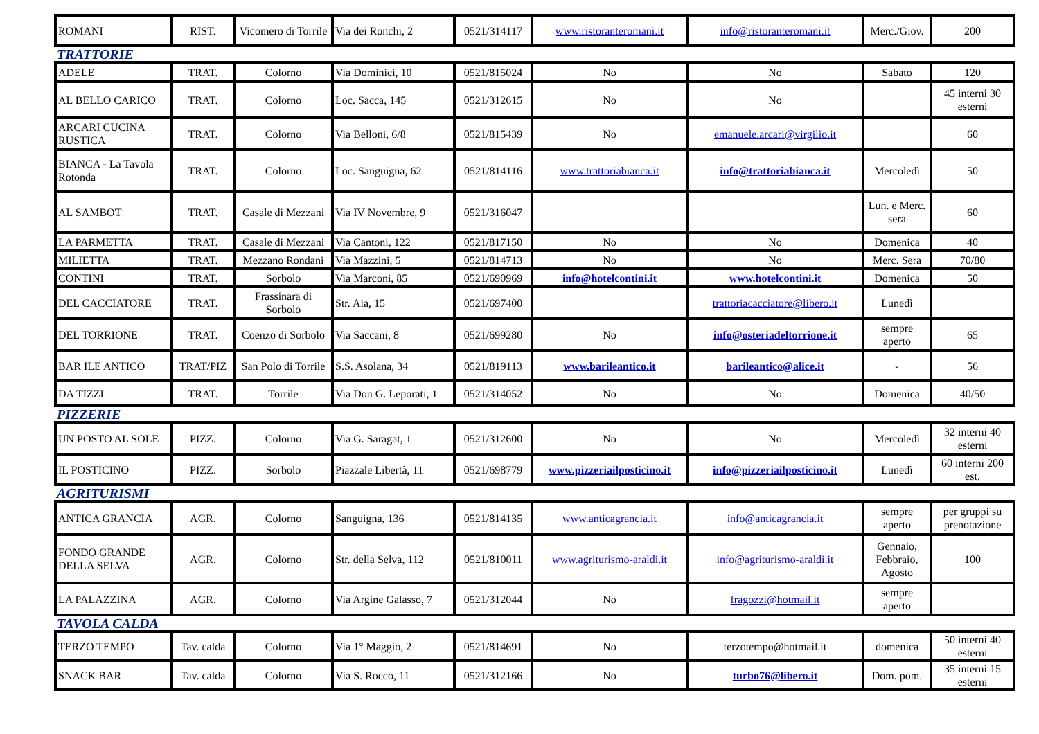| ROMANI | RIST. | Vicomero di Torrile | Via dei Ronchi, 2 | 0521/314117 | www.ristoranteromani.it | info@ristoranteromani.it | Merc./Giov. | 200 |
TRATTORIE
| ADELE | TRAT. | Colorno | Via Dominici, 10 | 0521/815024 | No | No | Sabato | 120 |
| AL BELLO CARICO | TRAT. | Colorno | Loc. Sacca, 145 | 0521/312615 | No | No | | 45 interni 30 esterni |
| ARCARI CUCINA RUSTICA | TRAT. | Colorno | Via Belloni, 6/8 | 0521/815439 | No | emanuele.arcari@virgilio.it | | 60 |
| BIANCA - La Tavola Rotonda | TRAT. | Colorno | Loc. Sanguigna, 62 | 0521/814116 | www.trattoriabianca.it | info@trattoriabianca.it | Mercoledì | 50 |
| AL SAMBOT | TRAT. | Casale di Mezzani | Via IV Novembre, 9 | 0521/316047 | | | Lun. e Merc. sera | 60 |
| LA PARMETTA | TRAT. | Casale di Mezzani | Via Cantoni, 122 | 0521/817150 | No | No | Domenica | 40 |
| MILIETTA | TRAT. | Mezzano Rondani | Via Mazzini, 5 | 0521/814713 | No | No | Merc. Sera | 70/80 |
| CONTINI | TRAT. | Sorbolo | Via Marconi, 85 | 0521/690969 | info@hotelcontini.it | www.hotelcontini.it | Domenica | 50 |
| DEL CACCIATORE | TRAT. | Frassinara di Sorbolo | Str. Aia, 15 | 0521/697400 | | trattoriacacciatore@libero.it | Lunedì | |
| DEL TORRIONE | TRAT. | Coenzo di Sorbolo | Via Saccani, 8 | 0521/699280 | No | info@osteriadeltorrione.it | sempre aperto | 65 |
| BAR ILE ANTICO | TRAT/PIZ | San Polo di Torrile | S.S. Asolana, 34 | 0521/819113 | www.barileantico.it | barileantico@alice.it | - | 56 |
| DA TIZZI | TRAT. | Torrile | Via Don G. Leporati, 1 | 0521/314052 | No | No | Domenica | 40/50 |
PIZZERIE
| UN POSTO AL SOLE | PIZZ. | Colorno | Via G. Saragat, 1 | 0521/312600 | No | No | Mercoledì | 32 interni 40 esterni |
| IL POSTICINO | PIZZ. | Sorbolo | Piazzale Libertà, 11 | 0521/698779 | www.pizzeriailposticino.it | info@pizzeriailposticino.it | Lunedì | 60 interni 200 est. |
AGRITURISMI
| ANTICA GRANCIA | AGR. | Colorno | Sanguigna, 136 | 0521/814135 | www.anticagrancia.it | info@anticagrancia.it | sempre aperto | per gruppi su prenotazione |
| FONDO GRANDE DELLA SELVA | AGR. | Colorno | Str. della Selva, 112 | 0521/810011 | www.agriturismo-araldi.it | info@agriturismo-araldi.it | Gennaio, Febbraio, Agosto | 100 |
| LA PALAZZINA | AGR. | Colorno | Via Argine Galasso, 7 | 0521/312044 | No | fragozzi@hotmail.it | sempre aperto | |
TAVOLA CALDA
| TERZO TEMPO | Tav. calda | Colorno | Via 1° Maggio, 2 | 0521/814691 | No | terzotempo@hotmail.it | domenica | 50 interni 40 esterni |
| SNACK BAR | Tav. calda | Colorno | Via S. Rocco, 11 | 0521/312166 | No | turbo76@libero.it | Dom. pom. | 35 interni 15 esterni |